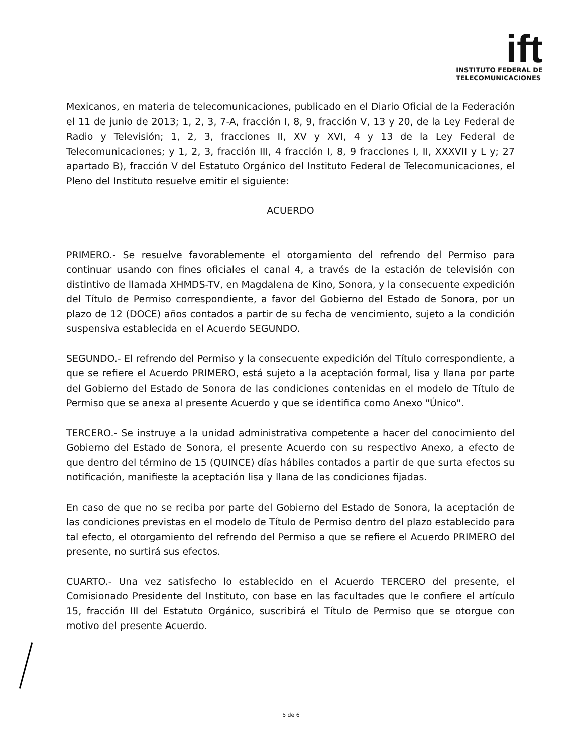ift
INSTITUTO FEDERAL DE
TELECOMUNICACIONES
Mexicanos, en materia de telecomunicaciones, publicado en el Diario Oficial de la Federación el 11 de junio de 2013; 1, 2, 3, 7-A, fracción I, 8, 9, fracción V, 13 y 20, de la Ley Federal de Radio y Televisión; 1, 2, 3, fracciones II, XV y XVI, 4 y 13 de la Ley Federal de Telecomunicaciones; y 1, 2, 3, fracción III, 4 fracción I, 8, 9 fracciones I, II, XXXVII y L y; 27 apartado B), fracción V del Estatuto Orgánico del Instituto Federal de Telecomunicaciones, el Pleno del Instituto resuelve emitir el siguiente:
ACUERDO
PRIMERO.- Se resuelve favorablemente el otorgamiento del refrendo del Permiso para continuar usando con fines oficiales el canal 4, a través de la estación de televisión con distintivo de llamada XHMDS-TV, en Magdalena de Kino, Sonora, y la consecuente expedición del Título de Permiso correspondiente, a favor del Gobierno del Estado de Sonora, por un plazo de 12 (DOCE) años contados a partir de su fecha de vencimiento, sujeto a la condición suspensiva establecida en el Acuerdo SEGUNDO.
SEGUNDO.- El refrendo del Permiso y la consecuente expedición del Título correspondiente, a que se refiere el Acuerdo PRIMERO, está sujeto a la aceptación formal, lisa y llana por parte del Gobierno del Estado de Sonora de las condiciones contenidas en el modelo de Título de Permiso que se anexa al presente Acuerdo y que se identifica como Anexo "Único".
TERCERO.- Se instruye a la unidad administrativa competente a hacer del conocimiento del Gobierno del Estado de Sonora, el presente Acuerdo con su respectivo Anexo, a efecto de que dentro del término de 15 (QUINCE) días hábiles contados a partir de que surta efectos su notificación, manifieste la aceptación lisa y llana de las condiciones fijadas.
En caso de que no se reciba por parte del Gobierno del Estado de Sonora, la aceptación de las condiciones previstas en el modelo de Título de Permiso dentro del plazo establecido para tal efecto, el otorgamiento del refrendo del Permiso a que se refiere el Acuerdo PRIMERO del presente, no surtirá sus efectos.
CUARTO.- Una vez satisfecho lo establecido en el Acuerdo TERCERO del presente, el Comisionado Presidente del Instituto, con base en las facultades que le confiere el artículo 15, fracción III del Estatuto Orgánico, suscribirá el Título de Permiso que se otorgue con motivo del presente Acuerdo.
5 de 6